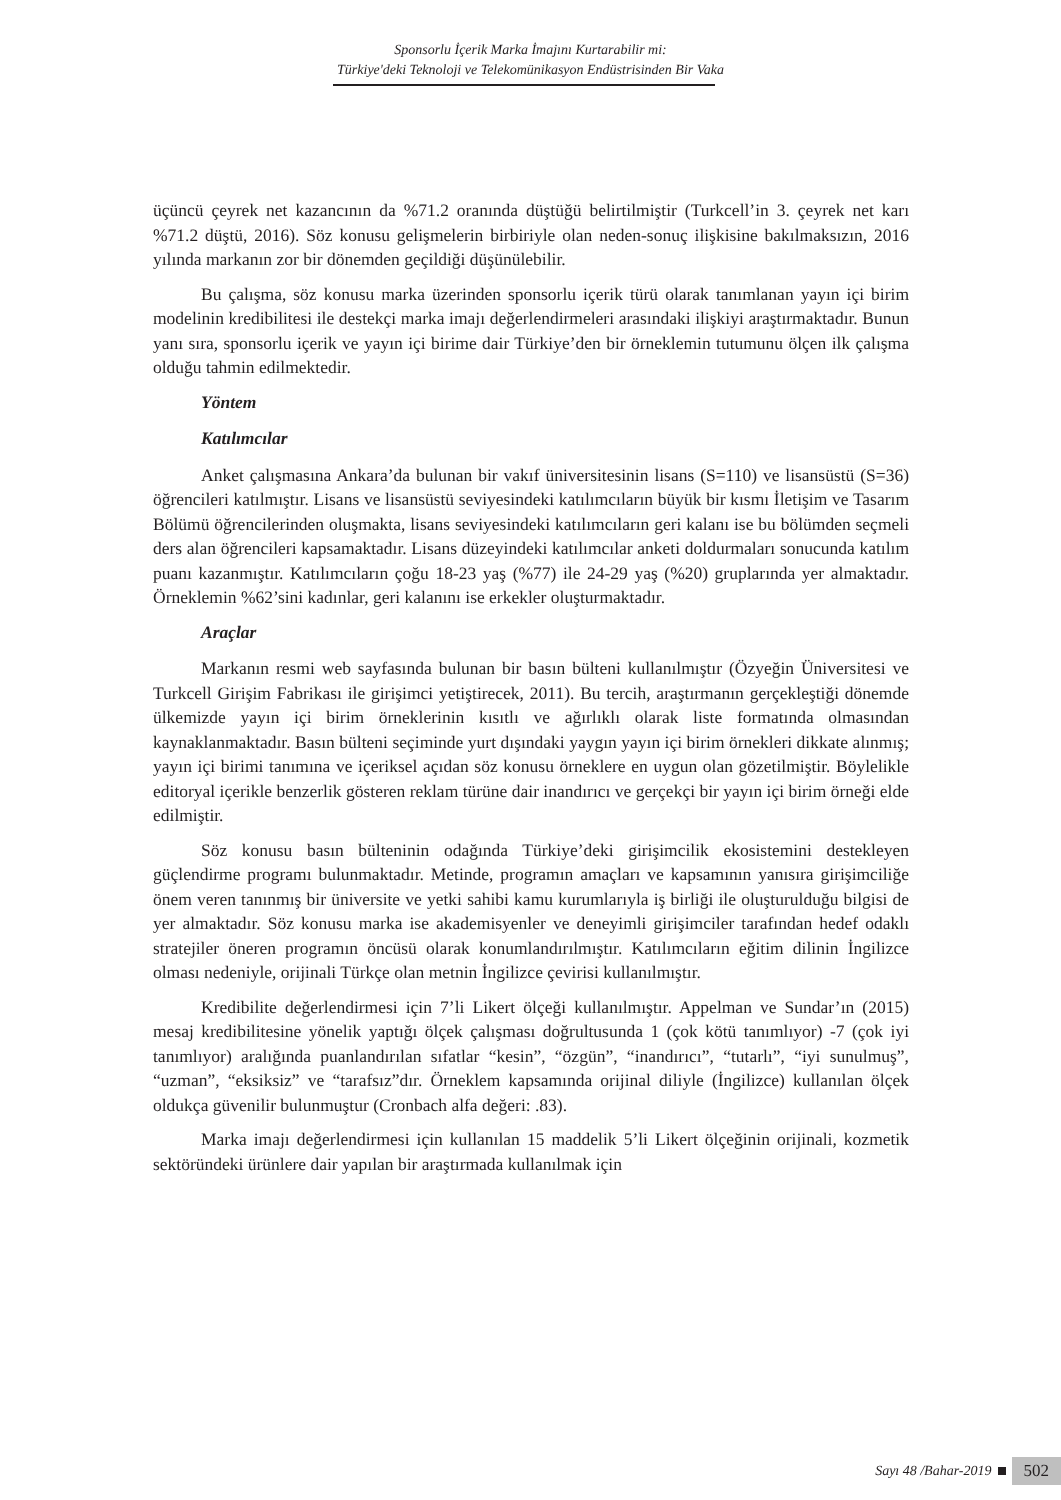Sponsorlu İçerik Marka İmajını Kurtarabilir mi:
Türkiye'deki Teknoloji ve Telekomünikasyon Endüstrisinden Bir Vaka
üçüncü çeyrek net kazancının da %71.2 oranında düştüğü belirtilmiştir (Turkcell’in 3. çeyrek net karı %71.2 düştü, 2016). Söz konusu gelişmelerin birbiriyle olan neden-sonuç ilişkisine bakılmaksızın, 2016 yılında markanın zor bir dönemden geçildiği düşünülebilir.
Bu çalışma, söz konusu marka üzerinden sponsorlu içerik türü olarak tanımlanan yayın içi birim modelinin kredibilitesi ile destekçi marka imajı değerlendirmeleri arasındaki ilişkiyi araştırmaktadır. Bunun yanı sıra, sponsorlu içerik ve yayın içi birime dair Türkiye’den bir örneklemin tutumunu ölçen ilk çalışma olduğu tahmin edilmektedir.
Yöntem
Katılımcılar
Anket çalışmasına Ankara’da bulunan bir vakıf üniversitesinin lisans (S=110) ve lisansüstü (S=36) öğrencileri katılmıştır. Lisans ve lisansüstü seviyesindeki katılımcıların büyük bir kısmı İletişim ve Tasarım Bölümü öğrencilerinden oluşmakta, lisans seviyesindeki katılımcıların geri kalanı ise bu bölümden seçmeli ders alan öğrencileri kapsamaktadır. Lisans düzeyindeki katılımcılar anketi doldurmaları sonucunda katılım puanı kazanmıştır. Katılımcıların çoğu 18-23 yaş (%77) ile 24-29 yaş (%20) gruplarında yer almaktadır. Örneklemin %62’sini kadınlar, geri kalanını ise erkekler oluşturmaktadır.
Araçlar
Markanın resmi web sayfasında bulunan bir basın bülteni kullanılmıştır (Özyeğin Üniversitesi ve Turkcell Girişim Fabrikası ile girişimci yetiştirecek, 2011). Bu tercih, araştırmanın gerçekleştiği dönemde ülkemizde yayın içi birim örneklerinin kısıtlı ve ağırlıklı olarak liste formatında olmasından kaynaklanmaktadır. Basın bülteni seçiminde yurt dışındaki yaygın yayın içi birim örnekleri dikkate alınmış; yayın içi birimi tanımına ve içeriksel açıdan söz konusu örneklere en uygun olan gözetilmiştir. Böylelikle editoryal içerikle benzerlik gösteren reklam türüne dair inandırıcı ve gerçekçi bir yayın içi birim örneği elde edilmiştir.
Söz konusu basın bülteninin odağında Türkiye’deki girişimcilik ekosistemini destekleyen güçlendirme programı bulunmaktadır. Metinde, programın amaçları ve kapsamının yanısıra girişimciliğe önem veren tanınmış bir üniversite ve yetki sahibi kamu kurumlarıyla iş birliği ile oluşturulduğu bilgisi de yer almaktadır. Söz konusu marka ise akademisyenler ve deneyimli girişimciler tarafından hedef odaklı stratejiler öneren programın öncüsü olarak konumlandırılmıştır. Katılımcıların eğitim dilinin İngilizce olması nedeniyle, orijinali Türkçe olan metnin İngilizce çevirisi kullanılmıştır.
Kredibilite değerlendirmesi için 7’li Likert ölçeği kullanılmıştır. Appelman ve Sundar’ın (2015) mesaj kredibilitesine yönelik yaptığı ölçek çalışması doğrultusunda 1 (çok kötü tanımlıyor) -7 (çok iyi tanımlıyor) aralığında puanlandırılan sıfatlar “kesin”, “özgün”, “inandırıcı”, “tutarlı”, “iyi sunulmuş”, “uzman”, “eksiksiz” ve “tarafsız”dır. Örneklem kapsamında orijinal diliyle (İngilizce) kullanılan ölçek oldukça güvenilir bulunmuştur (Cronbach alfa değeri: .83).
Marka imajı değerlendirmesi için kullanılan 15 maddelik 5’li Likert ölçeğinin orijinali, kozmetik sektöründeki ürünlere dair yapılan bir araştırmada kullanılmak için
Sayı 48 /Bahar-2019
502